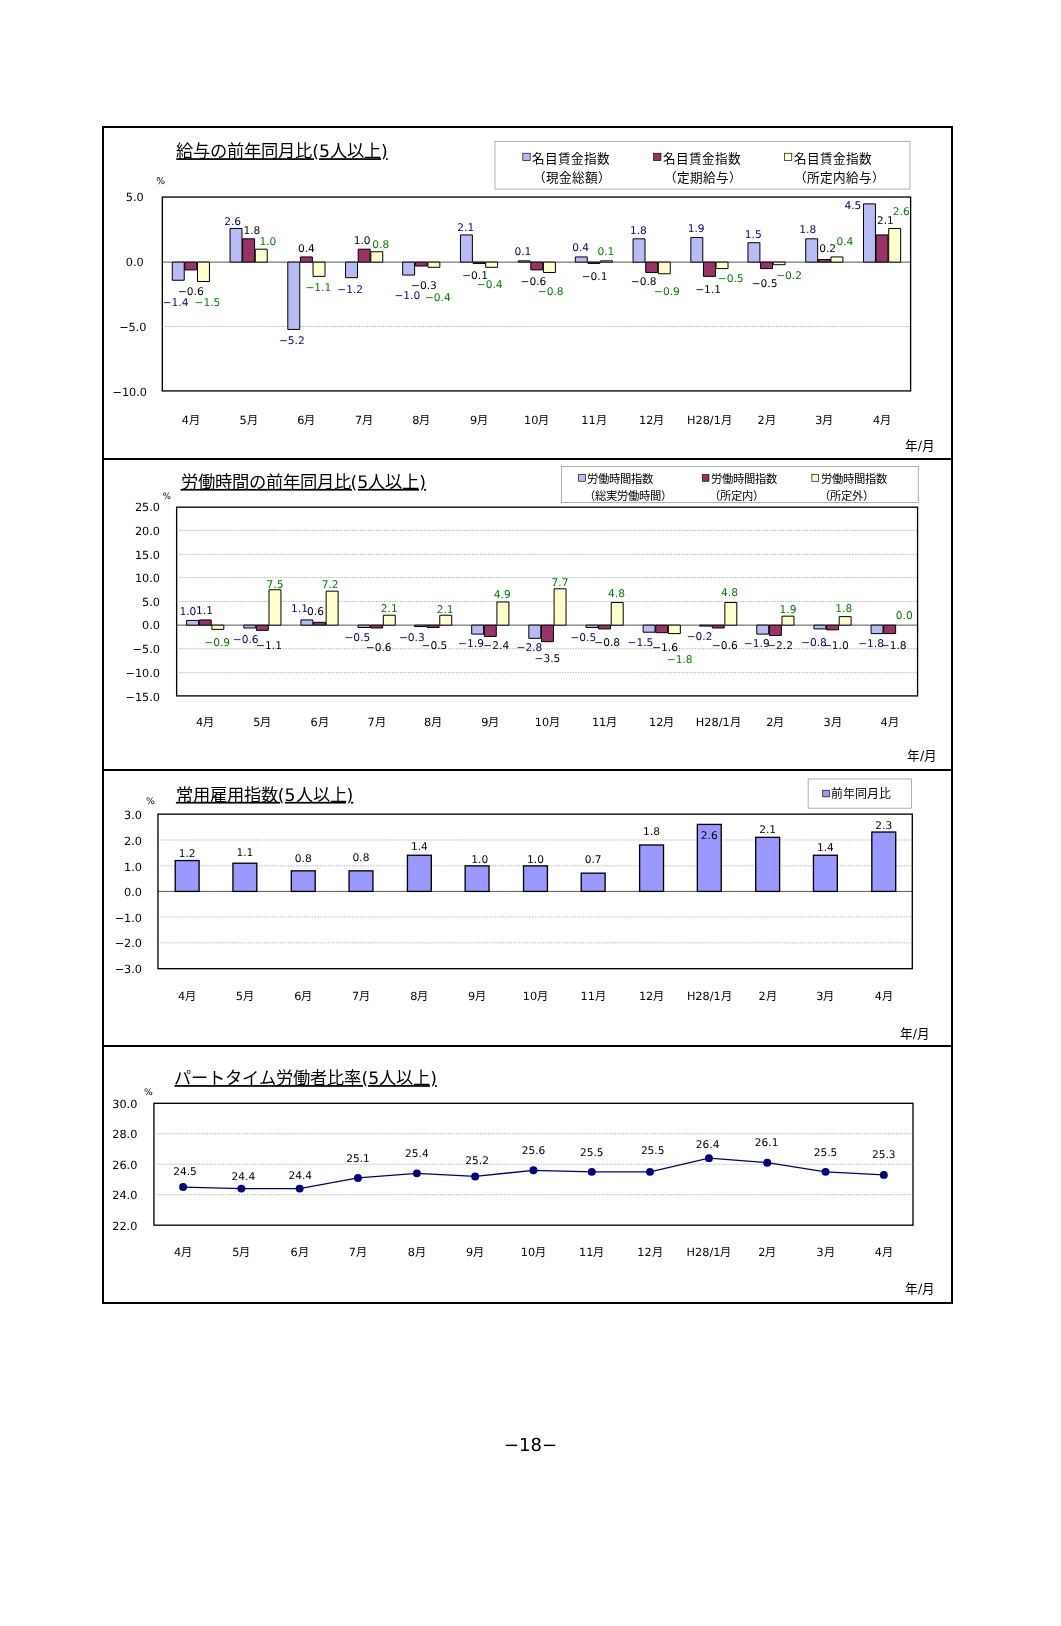給与の前年同月比(5人以上)
名目賃金指数
（現金総額）
名目賃金指数
（定期給与）
名目賃金指数
（所定内給与）
%
5.0
0.0
−5.0
−10.0
−1.4
−0.6
−1.5
2.6
1.8
1.0
−5.2
0.4
−1.1
−1.2
1.0
0.8
−1.0
−0.3
−0.4
2.1
−0.1
−0.4
0.1
−0.6
−0.8
0.4
−0.1
0.1
1.8
−0.8
−0.9
1.9
−1.1
−0.5
1.5
−0.5
−0.2
1.8
0.2
0.4
4.5
2.1
2.6
4月
5月
6月
7月
8月
9月
10月
11月
12月
H28/1月
2月
3月
4月
年/月
労働時間の前年同月比(5人以上)
労働時間指数
（総実労働時間）
労働時間指数
（所定内）
労働時間指数
（所定外）
%
25.0
20.0
15.0
10.0
5.0
0.0
−5.0
−10.0
−15.0
1.0
1.1
−0.9
−0.6
−1.1
7.5
1.1
0.6
7.2
−0.5
−0.6
2.1
−0.3
−0.5
2.1
−1.9
−2.4
4.9
−2.8
−3.5
7.7
−0.5
−0.8
4.8
−1.5
−1.6
−1.8
−0.2
−0.6
4.8
−1.9
−2.2
1.9
−0.8
−1.0
1.8
−1.8
−1.8
0.0
4月
5月
6月
7月
8月
9月
10月
11月
12月
H28/1月
2月
3月
4月
年/月
常用雇用指数(5人以上)
前年同月比
%
3.0
2.0
1.0
0.0
−1.0
−2.0
−3.0
1.2
1.1
0.8
0.8
1.4
1.0
1.0
0.7
1.8
2.6
2.1
1.4
2.3
4月
5月
6月
7月
8月
9月
10月
11月
12月
H28/1月
2月
3月
4月
年/月
パートタイム労働者比率(5人以上)
%
30.0
28.0
26.0
24.0
22.0
24.5
24.4
24.4
25.1
25.4
25.2
25.6
25.5
25.5
26.4
26.1
25.5
25.3
4月
5月
6月
7月
8月
9月
10月
11月
12月
H28/1月
2月
3月
4月
年/月
−18−